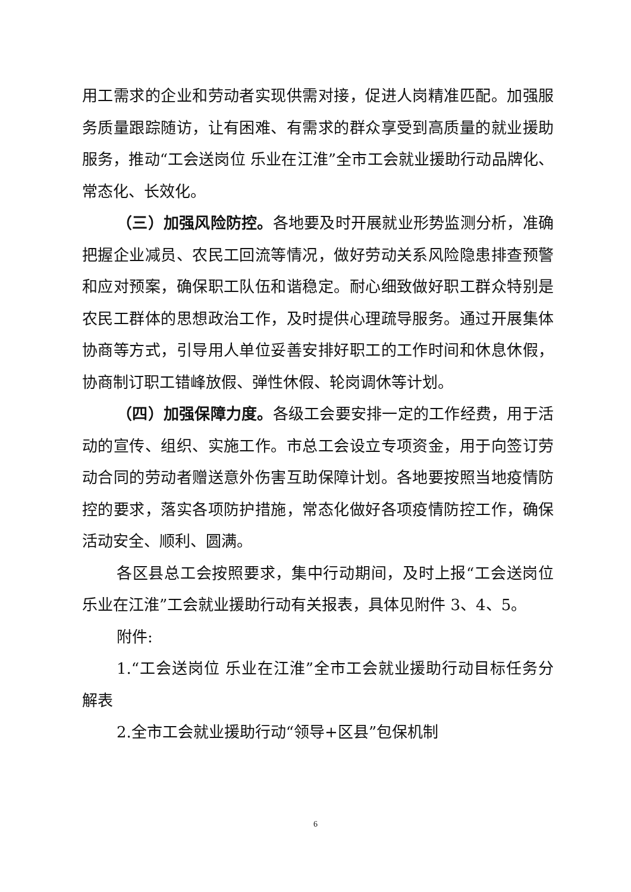用工需求的企业和劳动者实现供需对接，促进人岗精准匹配。加强服务质量跟踪随访，让有困难、有需求的群众享受到高质量的就业援助服务，推动“工会送岗位 乐业在江淮”全市工会就业援助行动品牌化、常态化、长效化。
（三）加强风险防控。各地要及时开展就业形势监测分析，准确把握企业减员、农民工回流等情况，做好劳动关系风险隐患排查预警和应对预案，确保职工队伍和谐稳定。耐心细致做好职工群众特别是农民工群体的思想政治工作，及时提供心理疏导服务。通过开展集体协商等方式，引导用人单位妥善安排好职工的工作时间和休息休假，协商制订职工错峰放假、弹性休假、轮岗调休等计划。
（四）加强保障力度。各级工会要安排一定的工作经费，用于活动的宣传、组织、实施工作。市总工会设立专项资金，用于向签订劳动合同的劳动者赠送意外伤害互助保障计划。各地要按照当地疫情防控的要求，落实各项防护措施，常态化做好各项疫情防控工作，确保活动安全、顺利、圆满。
各区县总工会按照要求，集中行动期间，及时上报“工会送岗位 乐业在江淮”工会就业援助行动有关报表，具体见附件 3、4、5。
附件:
1.“工会送岗位 乐业在江淮”全市工会就业援助行动目标任务分解表
2.全市工会就业援助行动“领导+区县”包保机制
6